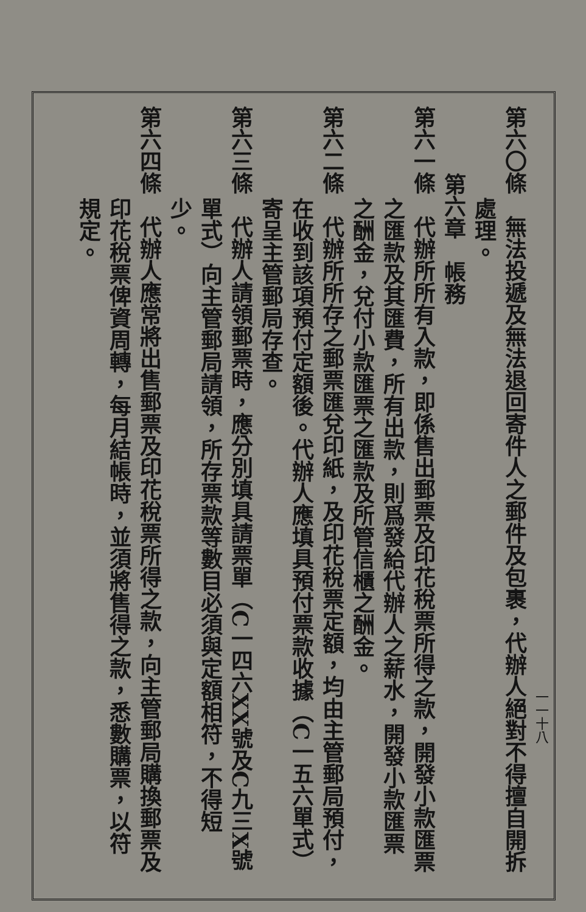一一十八
第六〇條　無法投遞及無法退回寄件人之郵件及包裹，代辦人絕對不得擅自開拆
處理。
第六章　帳務
第六一條　代辦所所有入款，即係售出郵票及印花稅票所得之款，開發小款匯票
之匯款及其匯費，所有出款，則爲發給代辦人之薪水，開發小款匯票
之酬金，兌付小款匯票之匯款及所管信櫃之酬金。
第六二條　代辦所所存之郵票匯兌印紙，及印花稅票定額，均由主管郵局預付，
在收到該項預付定額後。代辦人應填具預付票款收據（C一五六單式）
寄呈主管郵局存查。
第六三條　代辦人請領郵票時，應分別填具請票單（C一四六XX號及C九三X號
單式）向主管郵局請領，所存票款等數目必須與定額相符，不得短
少。
第六四條　代辦人應常將出售郵票及印花稅票所得之款，向主管郵局購換郵票及
印花稅票俾資周轉，每月結帳時，並須將售得之款，悉數購票，以符
規定。